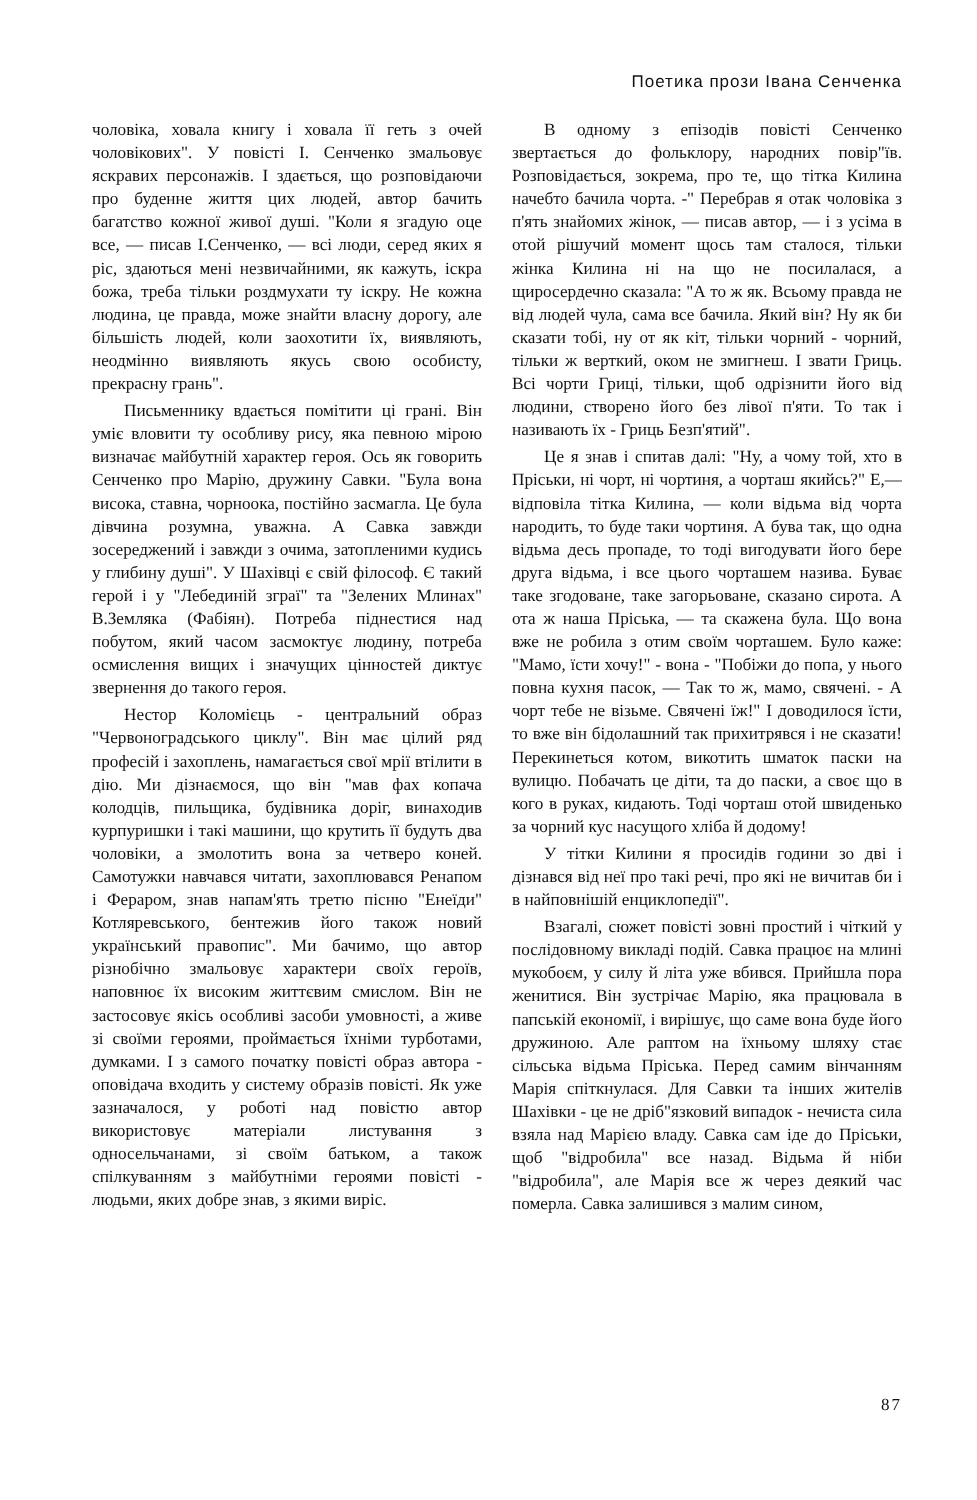Поетика прози Івана Сенченка
чоловіка, ховала книгу і ховала її геть з очей чоловікових". У повісті І. Сенченко змальовує яскравих персонажів. І здається, що розповідаючи про буденне життя цих людей, автор бачить багатство кожної живої душі. "Коли я згадую оце все, — писав І.Сенченко, — всі люди, серед яких я ріс, здаються мені незвичайними, як кажуть, іскра божа, треба тільки роздмухати ту іскру. Не кожна людина, це правда, може знайти власну дорогу, але більшість людей, коли заохотити їх, виявляють, неодмінно виявляють якусь свою особисту, прекрасну грань".
Письменнику вдається помітити ці грані. Він уміє вловити ту особливу рису, яка певною мірою визначає майбутній характер героя. Ось як говорить Сенченко про Марію, дружину Савки. "Була вона висока, ставна, чорноока, постійно засмагла. Це була дівчина розумна, уважна. А Савка завжди зосереджений і завжди з очима, затопленими кудись у глибину душі". У Шахівці є свій філософ. Є такий герой і у "Лебединій зграї" та "Зелених Млинах" В.Земляка (Фабіян). Потреба піднестися над побутом, який часом засмоктує людину, потреба осмислення вищих і значущих цінностей диктує звернення до такого героя.
Нестор Коломієць - центральний образ "Червоноградського циклу". Він має цілий ряд професій і захоплень, намагається свої мрії втілити в дію. Ми дізнаємося, що він "мав фах копача колодців, пильщика, будівника доріг, винаходив курпуришки і такі машини, що крутить її будуть два чоловіки, а змолотить вона за четверо коней. Самотужки навчався читати, захоплювався Ренапом і Фераром, знав напам'ять третю пісню "Енеїди" Котляревського, бентежив його також новий український правопис". Ми бачимо, що автор різнобічно змальовує характери своїх героїв, наповнює їх високим життєвим смислом. Він не застосовує якісь особливі засоби умовності, а живе зі своїми героями, проймається їхніми турботами, думками. І з самого початку повісті образ автора - оповідача входить у систему образів повісті. Як уже зазначалося, у роботі над повістю автор використовує матеріали листування з односельчанами, зі своїм батьком, а також спілкуванням з майбутніми героями повісті - людьми, яких добре знав, з якими виріс.
В одному з епізодів повісті Сенченко звертається до фольклору, народних повір"їв. Розповідається, зокрема, про те, що тітка Килина начебто бачила чорта. -" Перебрав я отак чоловіка з п'ять знайомих жінок, — писав автор, — і з усіма в отой рішучий момент щось там сталося, тільки жінка Килина ні на що не посилалася, а щиросердечно сказала: "А то ж як. Всьому правда не від людей чула, сама все бачила. Який він? Ну як би сказати тобі, ну от як кіт, тільки чорний - чорний, тільки ж верткий, оком не змигнеш. І звати Гриць. Всі чорти Гриці, тільки, щоб одрізнити його від людини, створено його без лівої п'яти. То так і називають їх - Гриць Безп'ятий".
Це я знав і спитав далі: "Ну, а чому той, хто в Пріськи, ні чорт, ні чортиня, а чорташ якийсь?" Е,— відповіла тітка Килина, — коли відьма від чорта народить, то буде таки чортиня. А бува так, що одна відьма десь пропаде, то тоді вигодувати його бере друга відьма, і все цього чорташем назива. Буває таке згодоване, таке загорьоване, сказано сирота. А ота ж наша Пріська, — та скажена була. Що вона вже не робила з отим своїм чорташем. Було каже: "Мамо, їсти хочу!" - вона - "Побіжи до попа, у нього повна кухня пасок, — Так то ж, мамо, свячені. - А чорт тебе не візьме. Свячені їж!" І доводилося їсти, то вже він бідолашний так прихитрявся і не сказати! Перекинеться котом, викотить шматок паски на вулицю. Побачать це діти, та до паски, а своє що в кого в руках, кидають. Тоді чорташ отой швиденько за чорний кус насущого хліба й додому!
У тітки Килини я просидів години зо дві і дізнався від неї про такі речі, про які не вичитав би і в найповнішій енциклопедії".
Взагалі, сюжет повісті зовні простий і чіткий у послідовному викладі подій. Савка працює на млині мукобоєм, у силу й літа уже вбився. Прийшла пора женитися. Він зустрічає Марію, яка працювала в папській економії, і вирішує, що саме вона буде його дружиною. Але раптом на їхньому шляху стає сільська відьма Пріська. Перед самим вінчанням Марія спіткнулася. Для Савки та інших жителів Шахівки - це не дріб"язковий випадок - нечиста сила взяла над Марією владу. Савка сам іде до Пріськи, щоб "відробила" все назад. Відьма й ніби "відробила", але Марія все ж через деякий час померла. Савка залишився з малим сином,
87